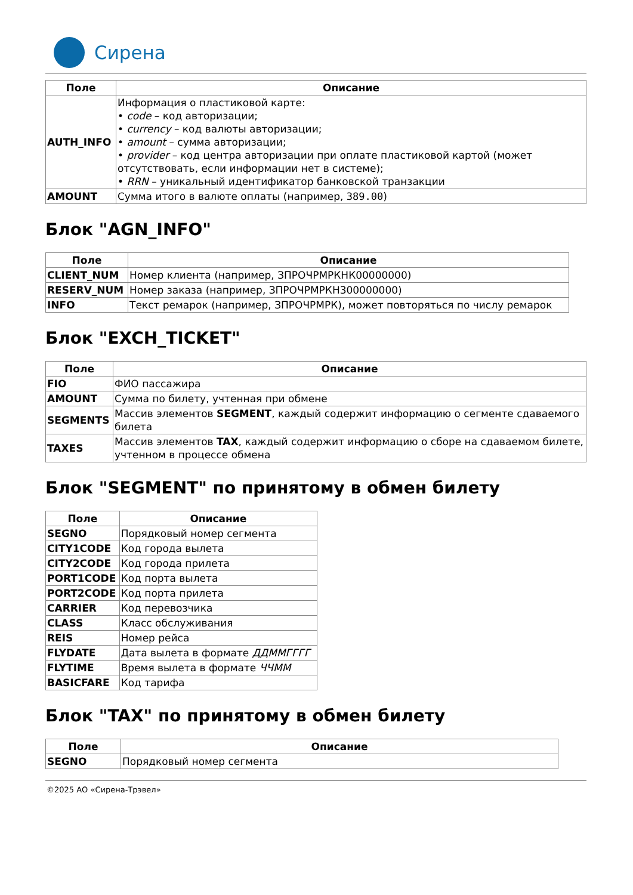Сирена
| Поле | Описание |
| --- | --- |
| AUTH_INFO | Информация о пластиковой карте: • code – код авторизации; • currency – код валюты авторизации; • amount – сумма авторизации; • provider – код центра авторизации при оплате пластиковой картой (может отсутствовать, если информации нет в системе); • RRN – уникальный идентификатор банковской транзакции |
| AMOUNT | Сумма итого в валюте оплаты (например, 389.00 ) |
Блок "AGN_INFO"
| Поле | Описание |
| --- | --- |
| CLIENT_NUM | Номер клиента (например, ЗПРОЧРМРКНК00000000) |
| RESERV_NUM | Номер заказа (например, ЗПРОЧРМРКН300000000) |
| INFO | Текст ремарок (например, ЗПРОЧРМРК), может повторяться по числу ремарок |
Блок "EXCH_TICKET"
| Поле | Описание |
| --- | --- |
| FIO | ФИО пассажира |
| AMOUNT | Сумма по билету, учтенная при обмене |
| SEGMENTS | Массив элементов SEGMENT , каждый содержит информацию о сегменте сдаваемого билета |
| TAXES | Массив элементов TAX , каждый содержит информацию о сборе на сдаваемом билете, учтенном в процессе обмена |
Блок "SEGMENT" по принятому в обмен билету
| Поле | Описание |
| --- | --- |
| SEGNO | Порядковый номер сегмента |
| CITY1CODE | Код города вылета |
| CITY2CODE | Код города прилета |
| PORT1CODE | Код порта вылета |
| PORT2CODE | Код порта прилета |
| CARRIER | Код перевозчика |
| CLASS | Класс обслуживания |
| REIS | Номер рейса |
| FLYDATE | Дата вылета в формате ДДММГГГГ |
| FLYTIME | Время вылета в формате ЧЧММ |
| BASICFARE | Код тарифа |
Блок "TAX" по принятому в обмен билету
| Поле | Описание |
| --- | --- |
| SEGNO | Порядковый номер сегмента |
©2025 АО «Сирена-Трэвел»